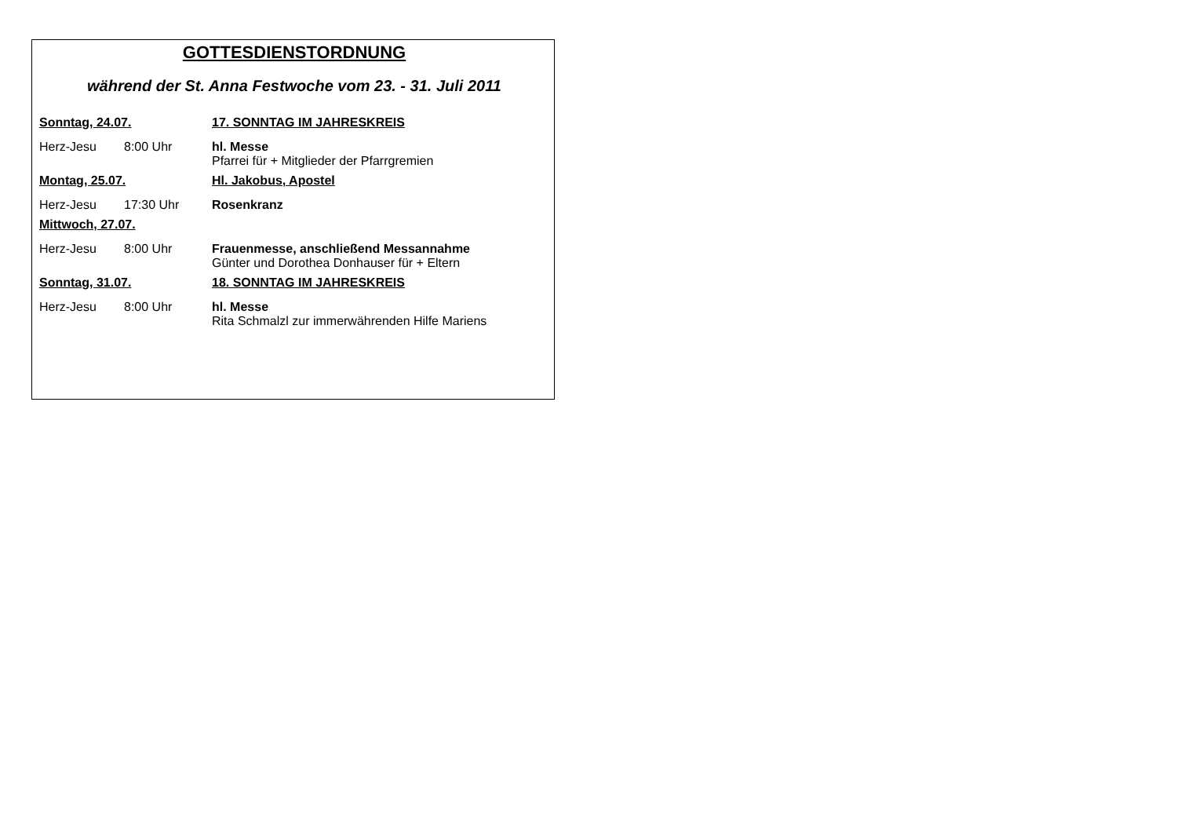GOTTESDIENSTORDNUNG
während der St. Anna Festwoche vom 23. - 31. Juli 2011
| Sonntag, 24.07. | | 17. SONNTAG IM JAHRESKREIS |
| Herz-Jesu | 8:00 Uhr | hl. Messe Pfarrei für + Mitglieder der Pfarrgremien |
| Montag, 25.07. | | Hl. Jakobus, Apostel |
| Herz-Jesu | 17:30 Uhr | Rosenkranz |
| Mittwoch, 27.07. | | |
| Herz-Jesu | 8:00 Uhr | Frauenmesse, anschließend Messannahme Günter und Dorothea Donhauser für + Eltern |
| Sonntag, 31.07. | | 18. SONNTAG IM JAHRESKREIS |
| Herz-Jesu | 8:00 Uhr | hl. Messe Rita Schmalzl zur immerwährenden Hilfe Mariens |